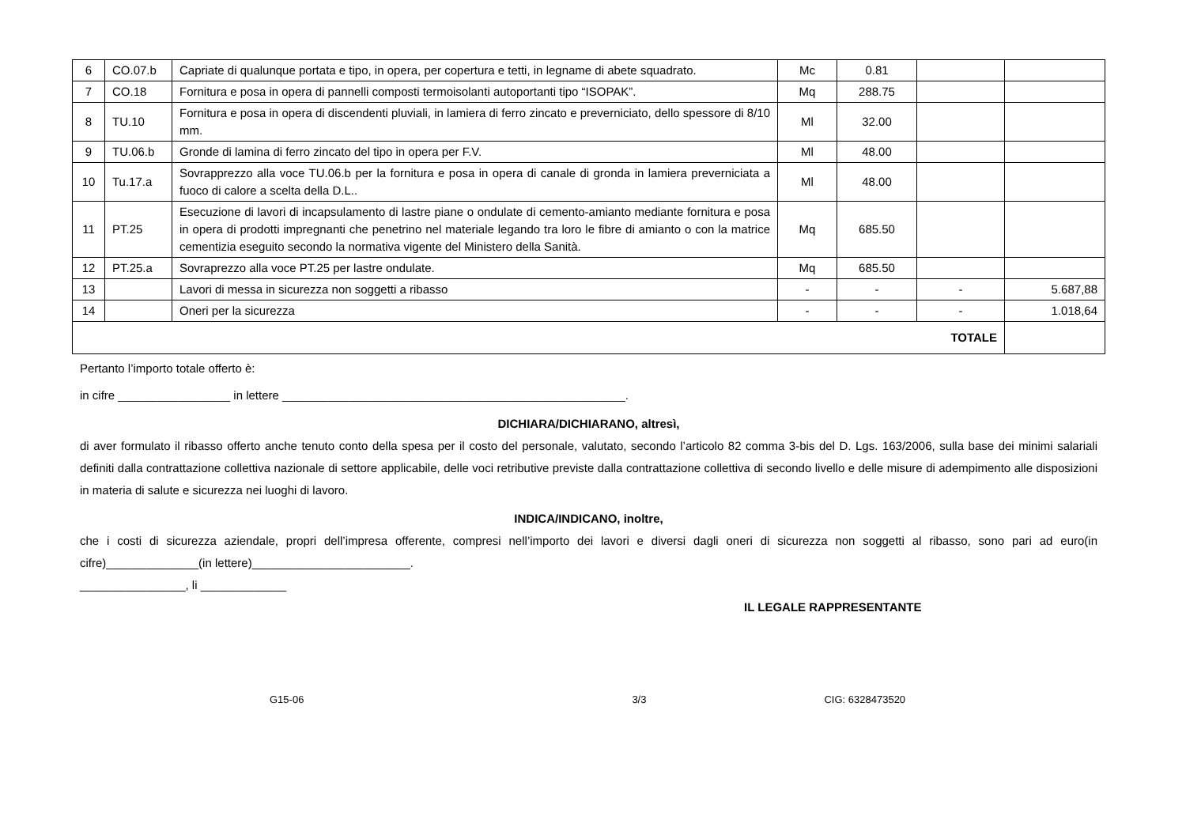| 6 | CO.07.b | Capriate di qualunque portata e tipo, in opera, per copertura e tetti, in legname di abete squadrato. | Mc | 0.81 | | |
| 7 | CO.18 | Fornitura e posa in opera di pannelli composti termoisolanti autoportanti tipo “ISOPAK”. | Mq | 288.75 | | |
| 8 | TU.10 | Fornitura e posa in opera di discendenti pluviali, in lamiera di ferro zincato e preverniciato, dello spessore di 8/10 mm. | Ml | 32.00 | | |
| 9 | TU.06.b | Gronde di lamina di ferro zincato del tipo in opera per F.V. | Ml | 48.00 | | |
| 10 | Tu.17.a | Sovrapprezzo alla voce TU.06.b per la fornitura e posa in opera di canale di gronda in lamiera preverniciata a fuoco di calore a scelta della D.L.. | Ml | 48.00 | | |
| 11 | PT.25 | Esecuzione di lavori di incapsulamento di lastre piane o ondulate di cemento-amianto mediante fornitura e posa in opera di prodotti impregnanti che penetrino nel materiale legando tra loro le fibre di amianto o con la matrice cementizia eseguito secondo la normativa vigente del Ministero della Sanità. | Mq | 685.50 | | |
| 12 | PT.25.a | Sovraprezzo alla voce PT.25 per lastre ondulate. | Mq | 685.50 | | |
| 13 | | Lavori di messa in sicurezza non soggetti a ribasso | - | - | - | 5.687,88 |
| 14 | | Oneri per la sicurezza | - | - | - | 1.018,64 |
| TOTALE | | | | | | |
Pertanto l’importo totale offerto è:
in cifre _________________ in lettere ____________________________________________________.
DICHIARA/DICHIARANO, altresì,
di aver formulato il ribasso offerto anche tenuto conto della spesa per il costo del personale, valutato, secondo l’articolo 82 comma 3-bis del D. Lgs. 163/2006, sulla base dei minimi salariali definiti dalla contrattazione collettiva nazionale di settore applicabile, delle voci retributive previste dalla contrattazione collettiva di secondo livello e delle misure di adempimento alle disposizioni in materia di salute e sicurezza nei luoghi di lavoro.
INDICA/INDICANO, inoltre,
che i costi di sicurezza aziendale, propri dell’impresa offerente, compresi nell’importo dei lavori e diversi dagli oneri di sicurezza non soggetti al ribasso, sono pari ad euro(in cifre)______________(in lettere)________________________.
________________, li _____________
IL LEGALE RAPPRESENTANTE
G15-06 3/3 CIG: 6328473520